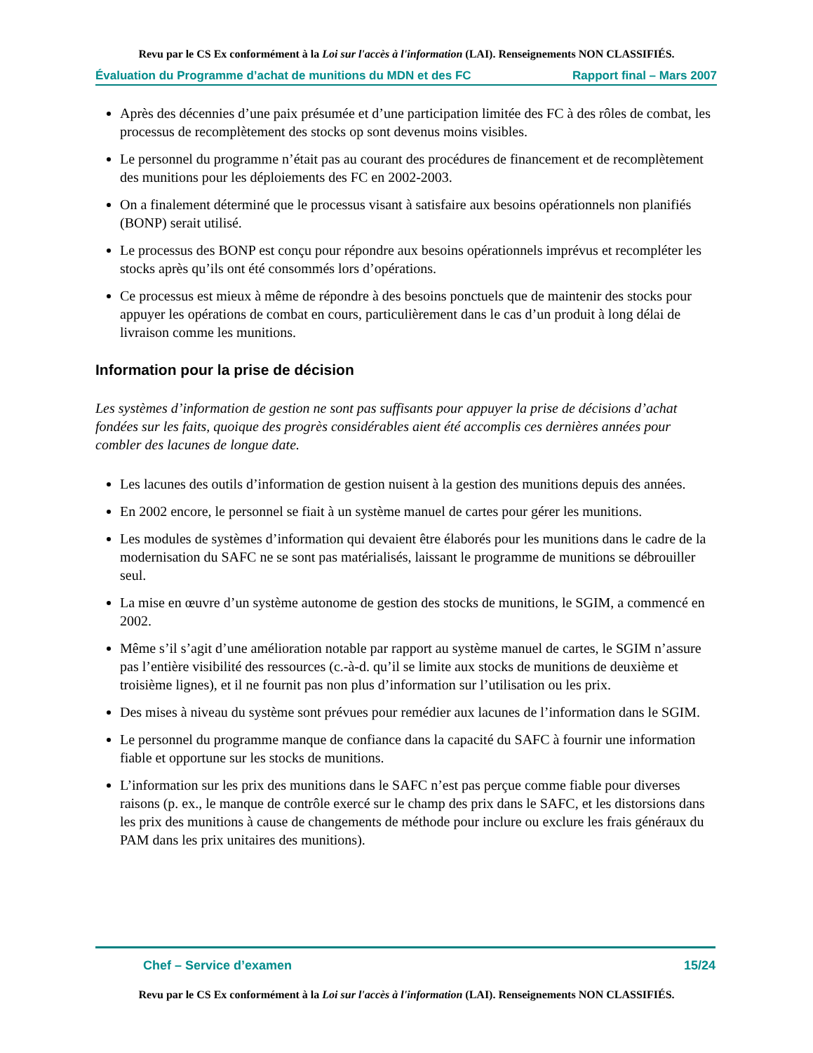Revu par le CS Ex conformément à la Loi sur l'accès à l'information (LAI). Renseignements NON CLASSIFIÉS.
Évaluation du Programme d’achat de munitions du MDN et des FC Rapport final – Mars 2007
Après des décennies d’une paix présumée et d’une participation limitée des FC à des rôles de combat, les processus de recomplètement des stocks op sont devenus moins visibles.
Le personnel du programme n’était pas au courant des procédures de financement et de recomplètement des munitions pour les déploiements des FC en 2002-2003.
On a finalement déterminé que le processus visant à satisfaire aux besoins opérationnels non planifiés (BONP) serait utilisé.
Le processus des BONP est conçu pour répondre aux besoins opérationnels imprévus et recompléter les stocks après qu’ils ont été consommés lors d’opérations.
Ce processus est mieux à même de répondre à des besoins ponctuels que de maintenir des stocks pour appuyer les opérations de combat en cours, particulièrement dans le cas d’un produit à long délai de livraison comme les munitions.
Information pour la prise de décision
Les systèmes d’information de gestion ne sont pas suffisants pour appuyer la prise de décisions d’achat fondées sur les faits, quoique des progrès considérables aient été accomplis ces dernières années pour combler des lacunes de longue date.
Les lacunes des outils d’information de gestion nuisent à la gestion des munitions depuis des années.
En 2002 encore, le personnel se fiait à un système manuel de cartes pour gérer les munitions.
Les modules de systèmes d’information qui devaient être élaborés pour les munitions dans le cadre de la modernisation du SAFC ne se sont pas matérialisés, laissant le programme de munitions se débrouiller seul.
La mise en œuvre d’un système autonome de gestion des stocks de munitions, le SGIM, a commencé en 2002.
Même s’il s’agit d’une amélioration notable par rapport au système manuel de cartes, le SGIM n’assure pas l’entière visibilité des ressources (c.-à-d. qu’il se limite aux stocks de munitions de deuxième et troisième lignes), et il ne fournit pas non plus d’information sur l’utilisation ou les prix.
Des mises à niveau du système sont prévues pour remédier aux lacunes de l’information dans le SGIM.
Le personnel du programme manque de confiance dans la capacité du SAFC à fournir une information fiable et opportune sur les stocks de munitions.
L’information sur les prix des munitions dans le SAFC n’est pas perçue comme fiable pour diverses raisons (p. ex., le manque de contrôle exercé sur le champ des prix dans le SAFC, et les distorsions dans les prix des munitions à cause de changements de méthode pour inclure ou exclure les frais généraux du PAM dans les prix unitaires des munitions).
Chef – Service d’examen 15/24
Revu par le CS Ex conformément à la Loi sur l'accès à l'information (LAI). Renseignements NON CLASSIFIÉS.